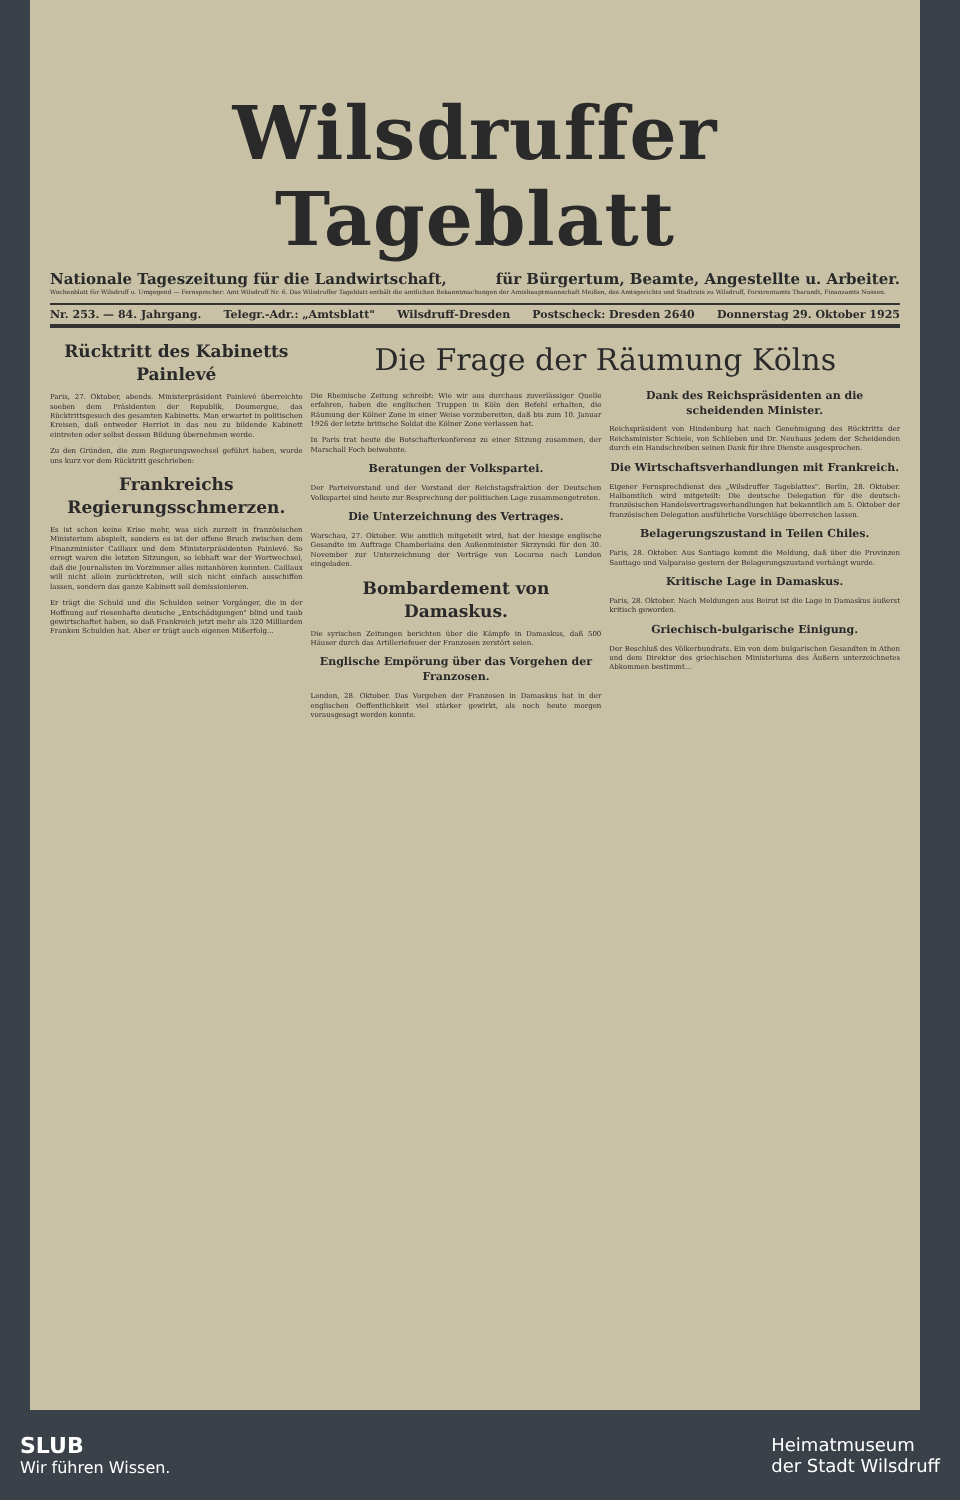Wilsdruffer Tageblatt
Nationale Tageszeitung für die Landwirtschaft, für Bürgertum, Beamte, Angestellte u. Arbeiter.
Wochenblatt für Wilsdruff u. Umgegend — Fernsprecher: Amt Wilsdruff Nr. 6. Das Wilsdruffer Tageblatt enthält die amtlichen Bekanntmachungen der Amtshauptmannschaft Meißen, des Amtsgerichts und Stadtrats zu Wilsdruff, Forstrentamts Tharandt, Finanzamts Nossen.
Nr. 253. — 84. Jahrgang. Telegr.-Adr.: „Amtsblatt" Wilsdruff-Dresden Postscheck: Dresden 2640 Donnerstag 29. Oktober 1925
Rücktritt des Kabinetts Painlevé
Paris, 27. Oktober, abends. Ministerpräsident Painlevé überreichte soeben dem Präsidenten der Republik, Doumergue, das Rücktrittsgesuch des gesamten Kabinetts. Man erwartet in politischen Kreisen, daß entweder Herriot in das neu zu bildende Kabinett eintreten oder selbst dessen Bildung übernehmen werde.
Zu den Gründen, die zum Regierungswechsel geführt haben, wurde uns kurz vor dem Rücktritt geschrieben:
Frankreichs Regierungsschmerzen.
Es ist schon keine Krise mehr, was sich zurzeit in französischen Ministerium abspielt, sondern es ist der offene Bruch zwischen dem Finanzminister Caillaux und dem Ministerpräsidenten Painlevé. So erregt waren die letzten Sitzungen, so lebhaft war der Wortwechsel, daß die Journalisten im Vorzimmer alles mitanhören konnten. Caillaux will nicht allein zurücktreten, will sich nicht einfach ausschiffen lassen, sondern das ganze Kabinett soll demissionieren.
Er trägt die Schuld und die Schulden seiner Vorgänger, die in der Hoffnung auf riesenhafte deutsche „Entschädigungen" blind und taub gewirtschaftet haben, so daß Frankreich jetzt mehr als 320 Milliarden Franken Schulden hat. Aber er trägt auch eigenen Mißerfolg...
Die Frage der Räumung Kölns
Die Rheinische Zeitung schreibt: Wie wir aus durchaus zuverlässiger Quelle erfahren, haben die englischen Truppen in Köln den Befehl erhalten, die Räumung der Kölner Zone in einer Weise vorzubereiten, daß bis zum 10. Januar 1926 der letzte britische Soldat die Kölner Zone verlassen hat.
In Paris trat heute die Botschafterkonferenz zu einer Sitzung zusammen, der Marschall Foch beiwohnte.
Beratungen der Volkspartei.
Der Parteivorstand und der Vorstand der Reichstagsfraktion der Deutschen Volkspartei sind heute zur Besprechung der politischen Lage zusammengetreten.
Die Unterzeichnung des Vertrages.
Warschau, 27. Oktober. Wie amtlich mitgeteilt wird, hat der hiesige englische Gesandte im Auftrage Chamberlains den Außenminister Skrzynski für den 30. November zur Unterzeichnung der Verträge von Locarno nach London eingeladen.
Bombardement von Damaskus.
Die syrischen Zeitungen berichten über die Kämpfe in Damaskus, daß 500 Häuser durch das Artilleriefeuer der Franzosen zerstört seien.
Englische Empörung über das Vorgehen der Franzosen.
London, 28. Oktober. Das Vorgehen der Franzosen in Damaskus hat in der englischen Oeffentlichkeit viel stärker gewirkt, als noch heute morgen vorausgesagt werden konnte.
Dank des Reichspräsidenten an die scheidenden Minister.
Reichspräsident von Hindenburg hat nach Genehmigung des Rücktritts der Reichsminister Schiele, von Schlieben und Dr. Neuhaus jedem der Scheidenden durch ein Handschreiben seinen Dank für ihre Dienste ausgesprochen.
Die Wirtschaftsverhandlungen mit Frankreich.
Eigener Fernsprechdienst des „Wilsdruffer Tageblattes". Berlin, 28. Oktober. Halbamtlich wird mitgeteilt: Die deutsche Delegation für die deutsch-französischen Handelsvertragsverhandlungen hat bekanntlich am 5. Oktober der französischen Delegation ausführliche Vorschläge überreichen lassen.
Belagerungszustand in Teilen Chiles.
Paris, 28. Oktober. Aus Santiago kommt die Meldung, daß über die Provinzen Santiago und Valparaiso gestern der Belagerungszustand verhängt wurde.
Kritische Lage in Damaskus.
Paris, 28. Oktober. Nach Meldungen aus Beirut ist die Lage in Damaskus äußerst kritisch geworden.
Griechisch-bulgarische Einigung.
Der Beschluß des Völkerbundrats. Ein von dem bulgarischen Gesandten in Athen und dem Direktor des griechischen Ministeriums des Äußern unterzeichnetes Abkommen bestimmt...
SLUB
Wir führen Wissen.
Heimatmuseum
der Stadt Wilsdruff